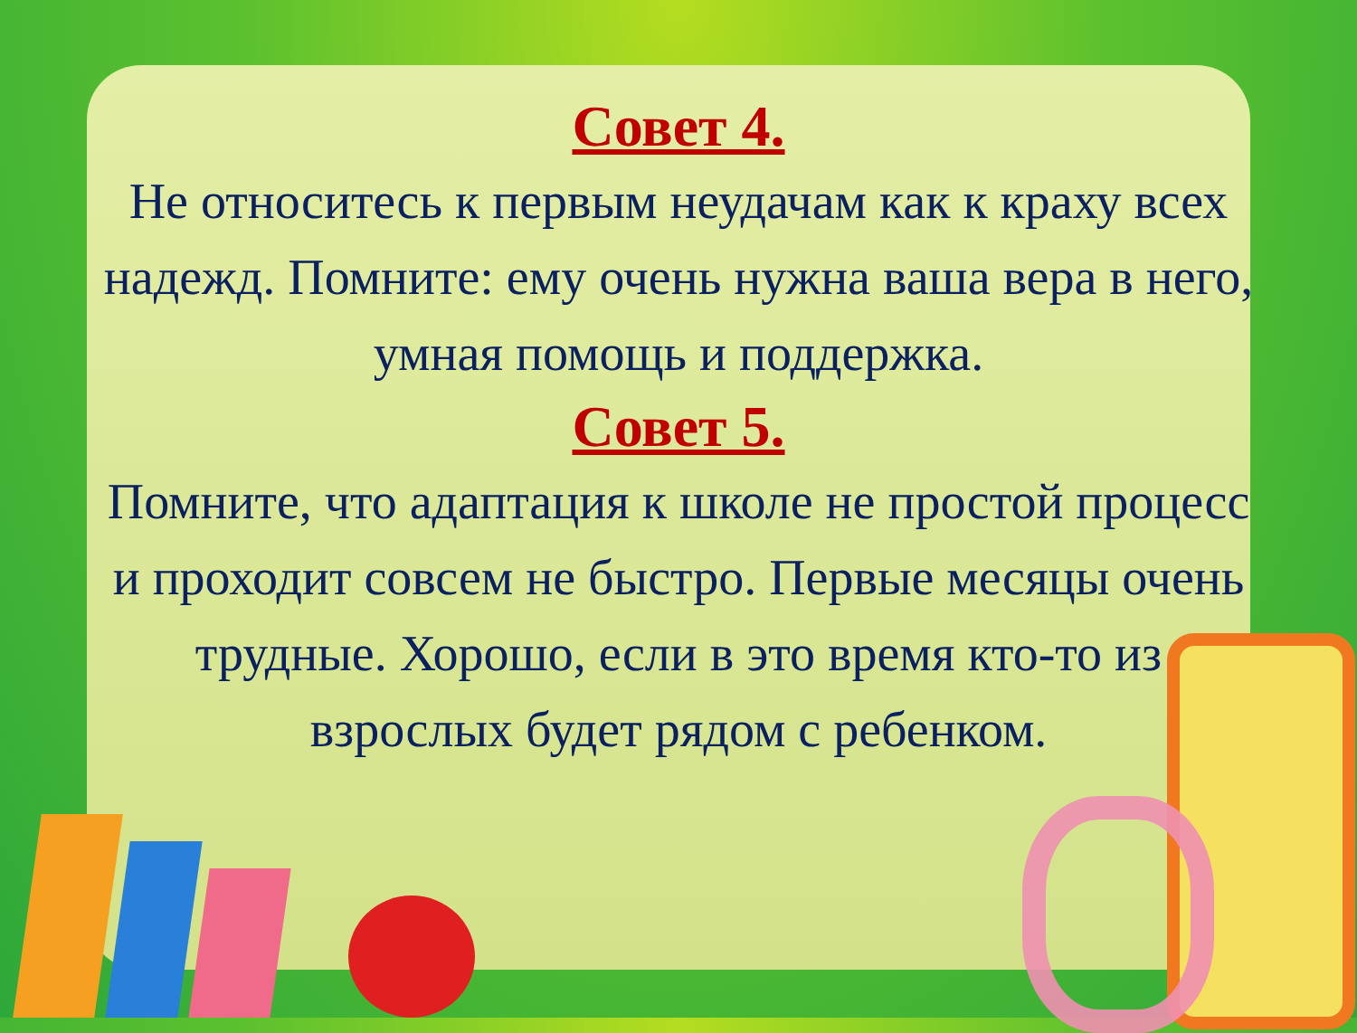Совет 4.
Не относитесь к первым неудачам как к краху всех надежд. Помните: ему очень нужна ваша вера в него, умная помощь и поддержка.
Совет 5.
Помните, что адаптация к школе не простой процесс и проходит совсем не быстро. Первые месяцы очень трудные. Хорошо, если в это время кто-то из взрослых будет рядом с ребенком.